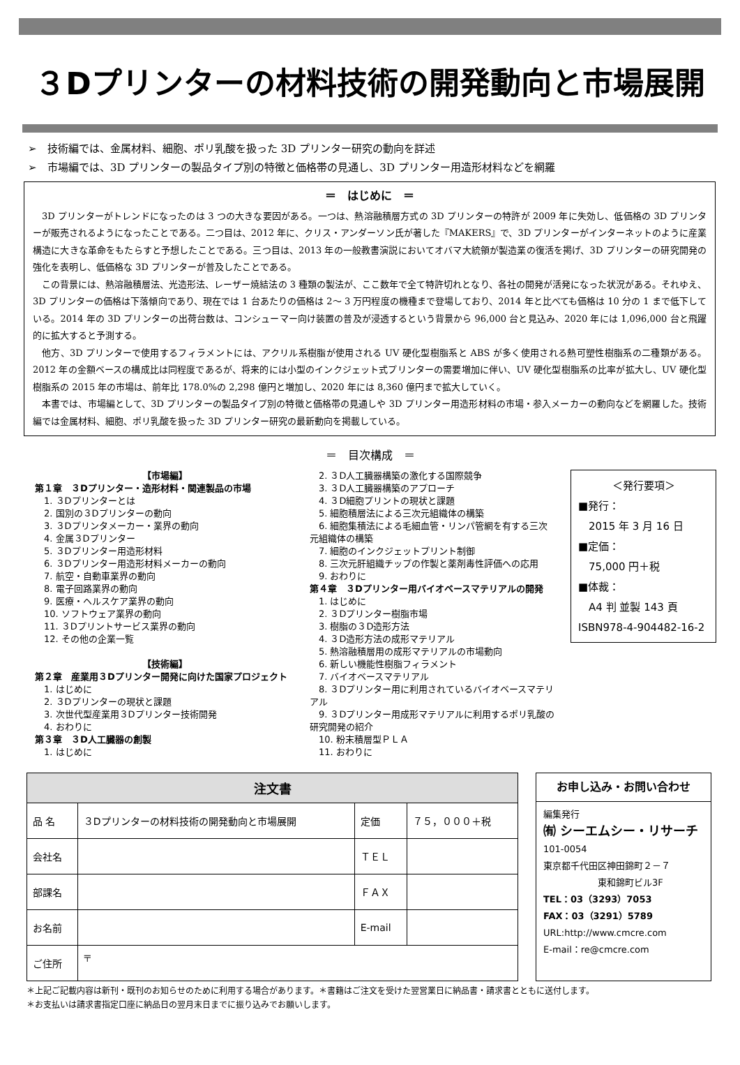３Dプリンターの材料技術の開発動向と市場展開
➢　技術編では、金属材料、細胞、ポリ乳酸を扱った 3D プリンター研究の動向を詳述
➢　市場編では、3D プリンターの製品タイプ別の特徴と価格帯の見通し、3D プリンター用造形材料などを網羅
＝　はじめに　＝
3D プリンターがトレンドになったのは 3 つの大きな要因がある。一つは、熱溶融積層方式の 3D プリンターの特許が 2009 年に失効し、低価格の 3D プリンターが販売されるようになったことである。二つ目は、2012 年に、クリス・アンダーソン氏が著した『MAKERS』で、3D プリンターがインターネットのように産業構造に大きな革命をもたらすと予想したことである。三つ目は、2013 年の一般教書演説においてオバマ大統領が製造業の復活を掲げ、3D プリンターの研究開発の強化を表明し、低価格な 3D プリンターが普及したことである。
この背景には、熱溶融積層法、光造形法、レーザー焼結法の 3 種類の製法が、ここ数年で全て特許切れとなり、各社の開発が活発になった状況がある。それゆえ、3D プリンターの価格は下落傾向であり、現在では 1 台あたりの価格は 2～ 3 万円程度の機種まで登場しており、2014 年と比べても価格は 10 分の 1 まで低下している。2014 年の 3D プリンターの出荷台数は、コンシューマー向け装置の普及が浸透するという背景から 96,000 台と見込み、2020 年には 1,096,000 台と飛躍的に拡大すると予測する。
他方、3D プリンターで使用するフィラメントには、アクリル系樹脂が使用される UV 硬化型樹脂系と ABS が多く使用される熱可塑性樹脂系の二種類がある。2012 年の金額ベースの構成比は同程度であるが、将来的には小型のインクジェット式プリンターの需要増加に伴い、UV 硬化型樹脂系の比率が拡大し、UV 硬化型樹脂系の 2015 年の市場は、前年比 178.0%の 2,298 億円と増加し、2020 年には 8,360 億円まで拡大していく。
本書では、市場編として、3D プリンターの製品タイプ別の特徴と価格帯の見通しや 3D プリンター用造形材料の市場・参入メーカーの動向などを網羅した。技術編では金属材料、細胞、ポリ乳酸を扱った 3D プリンター研究の最新動向を掲載している。
＝　目次構成　＝
【市場編】
第１章　３Dプリンター・造形材料・関連製品の市場
　1. ３Dプリンターとは
　2. 国別の３Dプリンターの動向
　3. ３Dプリンタメーカー・業界の動向
　4. 金属３Dプリンター
　5. ３Dプリンター用造形材料
　6. ３Dプリンター用造形材料メーカーの動向
　7. 航空・自動車業界の動向
　8. 電子回路業界の動向
　9. 医療・ヘルスケア業界の動向
　10. ソフトウェア業界の動向
　11. ３Dプリントサービス業界の動向
　12. その他の企業一覧
【技術編】
第２章　産業用３Dプリンター開発に向けた国家プロジェクト
　1. はじめに
　2. ３Dプリンターの現状と課題
　3. 次世代型産業用３Dプリンター技術開発
　4. おわりに
第３章　３D人工臓器の創製
　1. はじめに
　2. ３D人工臓器構築の激化する国際競争
　3. ３D人工臓器構築のアプローチ
　4. ３D細胞プリントの現状と課題
　5. 細胞積層法による三次元組織体の構築
　6. 細胞集積法による毛細血管・リンパ管網を有する三次元組織体の構築
　7. 細胞のインクジェットプリント制御
　8. 三次元肝組織チップの作製と薬剤毒性評価への応用
　9. おわりに
第４章　３Dプリンター用バイオベースマテリアルの開発
　1. はじめに
　2. ３Dプリンター樹脂市場
　3. 樹脂の３D造形方法
　4. ３D造形方法の成形マテリアル
　5. 熱溶融積層用の成形マテリアルの市場動向
　6. 新しい機能性樹脂フィラメント
　7. バイオベースマテリアル
　8. ３Dプリンター用に利用されているバイオベースマテリアル
　9. ３Dプリンター用成形マテリアルに利用するポリ乳酸の研究開発の紹介
　10. 粉末積層型ＰＬＡ
　11. おわりに
＜発行要項＞
■発行：
　2015 年 3 月 16 日
■定価：
　75,000 円＋税
■体裁：
　A4 判 並製 143 頁
ISBN978-4-904482-16-2
| 注文書 | | | |
| --- | --- | --- | --- |
| 品 名 | ３Dプリンターの材料技術の開発動向と市場展開 | 定価 | ７５，０００＋税 |
| 会社名 | | ＴＥＬ | |
| 部課名 | | ＦＡＸ | |
| お名前 | | E-mail | |
| ご住所 | 〒 | | |
お申し込み・お問い合わせ
編集発行
㈲ シーエムシー・リサーチ
101-0054
東京都千代田区神田錦町２－７
　　　　　　東和錦町ビル3F
TEL：03（3293）7053
FAX：03（3291）5789
URL:http://www.cmcre.com
E-mail：re@cmcre.com
＊上記ご記載内容は新刊・既刊のお知らせのために利用する場合があります。＊書籍はご注文を受けた翌営業日に納品書・請求書とともに送付します。
＊お支払いは請求書指定口座に納品日の翌月末日までに振り込みでお願いします。